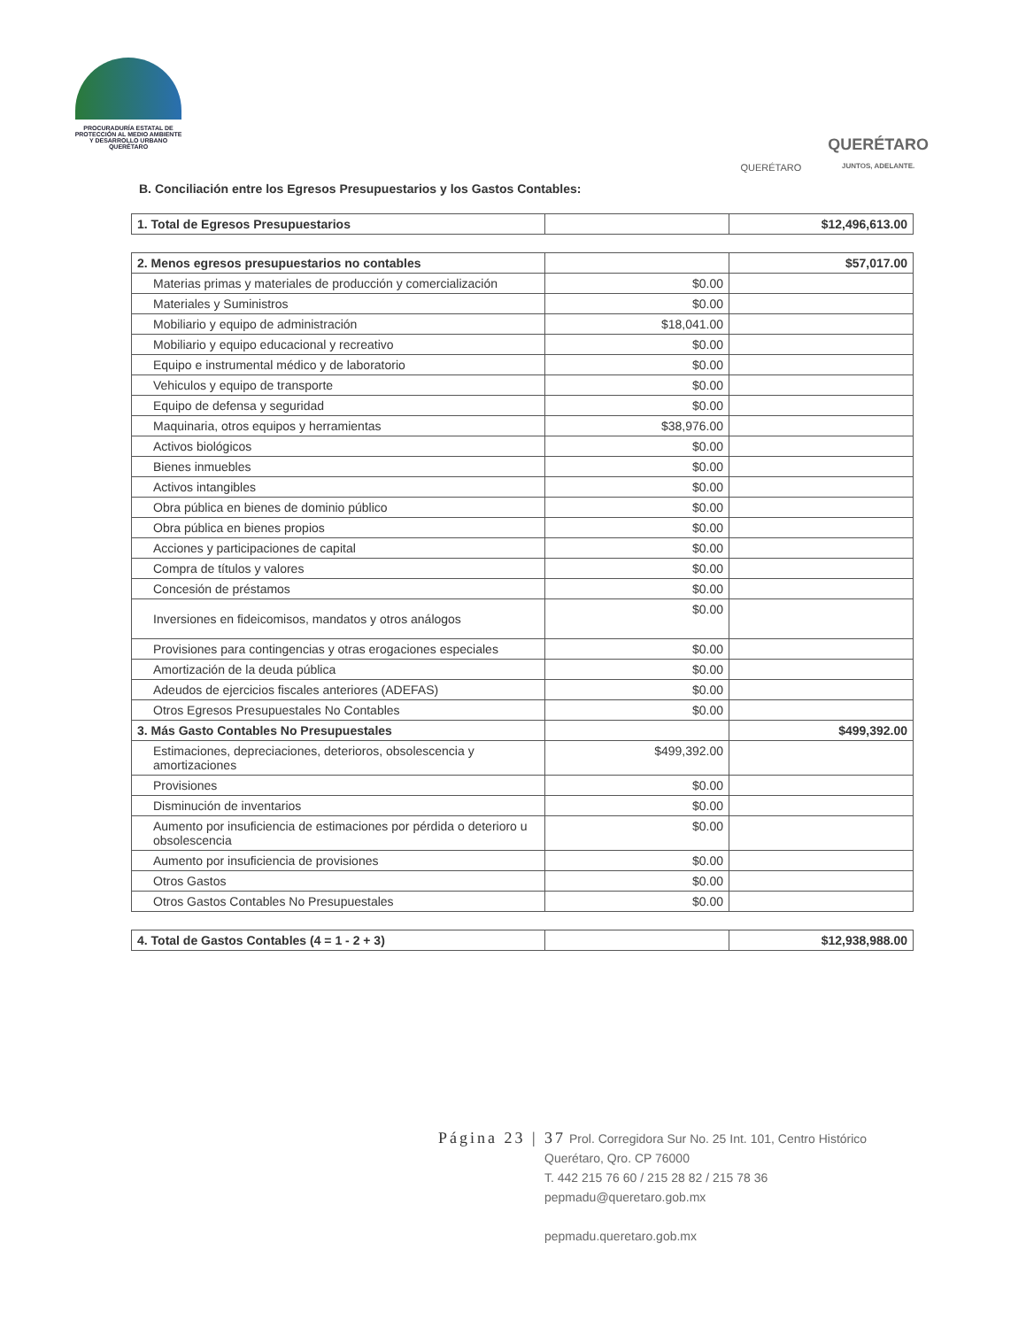PROCURADURÍA ESTATAL DE
PROTECCIÓN AL MEDIO AMBIENTE
Y DESARROLLO URBANO
QUERÉTARO
QUERÉTARO
QUERÉTARO
JUNTOS, ADELANTE.
B. Conciliación entre los Egresos Presupuestarios y los Gastos Contables:
| 1. Total de Egresos Presupuestarios | | $12,496,613.00 |
| 2. Menos egresos presupuestarios no contables | | $57,017.00 |
| Materias primas y materiales de producción y comercialización | $0.00 | |
| Materiales y Suministros | $0.00 | |
| Mobiliario y equipo de administración | $18,041.00 | |
| Mobiliario y equipo educacional y recreativo | $0.00 | |
| Equipo e instrumental médico y de laboratorio | $0.00 | |
| Vehiculos y equipo de transporte | $0.00 | |
| Equipo de defensa y seguridad | $0.00 | |
| Maquinaria, otros equipos y herramientas | $38,976.00 | |
| Activos biológicos | $0.00 | |
| Bienes inmuebles | $0.00 | |
| Activos intangibles | $0.00 | |
| Obra pública en bienes de dominio público | $0.00 | |
| Obra pública en bienes propios | $0.00 | |
| Acciones y participaciones de capital | $0.00 | |
| Compra de títulos y valores | $0.00 | |
| Concesión de préstamos | $0.00 | |
| Inversiones en fideicomisos, mandatos y otros análogos | $0.00 | |
| Provisiones para contingencias y otras erogaciones especiales | $0.00 | |
| Amortización de la deuda pública | $0.00 | |
| Adeudos de ejercicios fiscales anteriores (ADEFAS) | $0.00 | |
| Otros Egresos Presupuestales No Contables | $0.00 | |
| 3. Más Gasto Contables No Presupuestales | | $499,392.00 |
| Estimaciones, depreciaciones, deterioros, obsolescencia y amortizaciones | $499,392.00 | |
| Provisiones | $0.00 | |
| Disminución de inventarios | $0.00 | |
| Aumento por insuficiencia de estimaciones por pérdida o deterioro u obsolescencia | $0.00 | |
| Aumento por insuficiencia de provisiones | $0.00 | |
| Otros Gastos | $0.00 | |
| Otros Gastos Contables No Presupuestales | $0.00 | |
| 4. Total de Gastos Contables (4 = 1 - 2 + 3) | | $12,938,988.00 |
Página 23 | 37 Prol. Corregidora Sur No. 25 Int. 101, Centro Histórico
Querétaro, Qro. CP 76000
T. 442 215 76 60 / 215 28 82 / 215 78 36
pepmadu@queretaro.gob.mx
pepmadu.queretaro.gob.mx